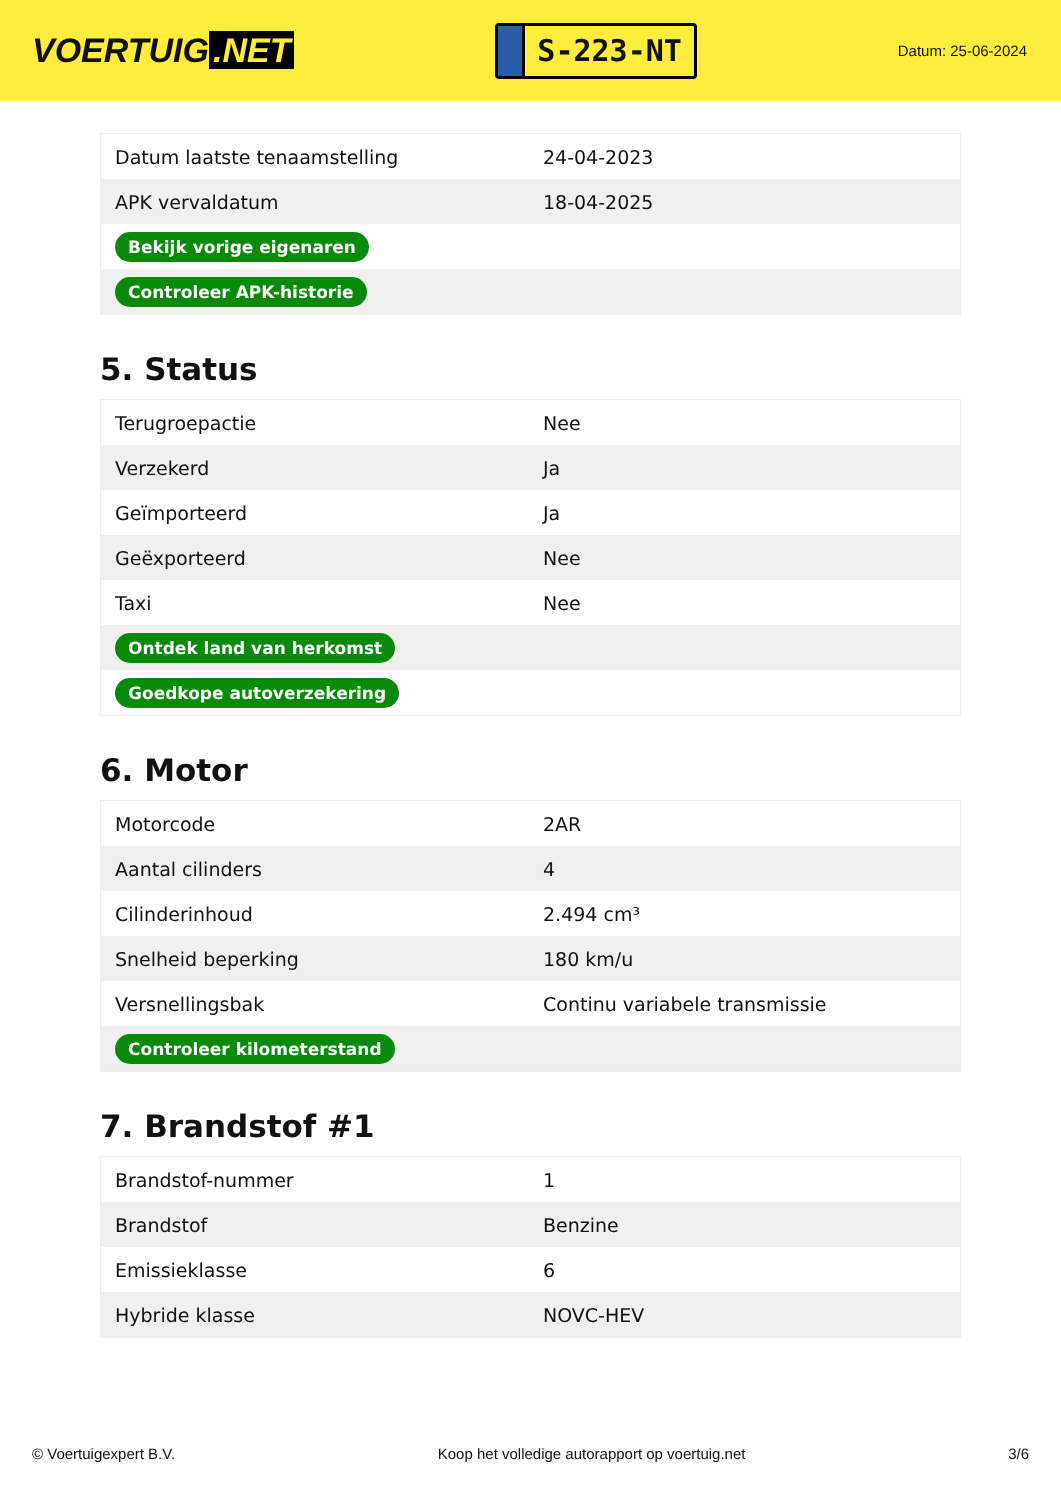VOERTUIG.NET
S-223-NT
Datum: 25-06-2024
| Datum laatste tenaamstelling | 24-04-2023 |
| APK vervaldatum | 18-04-2025 |
| Bekijk vorige eigenaren | |
| Controleer APK-historie | |
5. Status
| Terugroepactie | Nee |
| Verzekerd | Ja |
| Geïmporteerd | Ja |
| Geëxporteerd | Nee |
| Taxi | Nee |
| Ontdek land van herkomst | |
| Goedkope autoverzekering | |
6. Motor
| Motorcode | 2AR |
| Aantal cilinders | 4 |
| Cilinderinhoud | 2.494 cm³ |
| Snelheid beperking | 180 km/u |
| Versnellingsbak | Continu variabele transmissie |
| Controleer kilometerstand | |
7. Brandstof #1
| Brandstof-nummer | 1 |
| Brandstof | Benzine |
| Emissieklasse | 6 |
| Hybride klasse | NOVC-HEV |
© Voertuigexpert B.V. Koop het volledige autorapport op voertuig.net 3/6